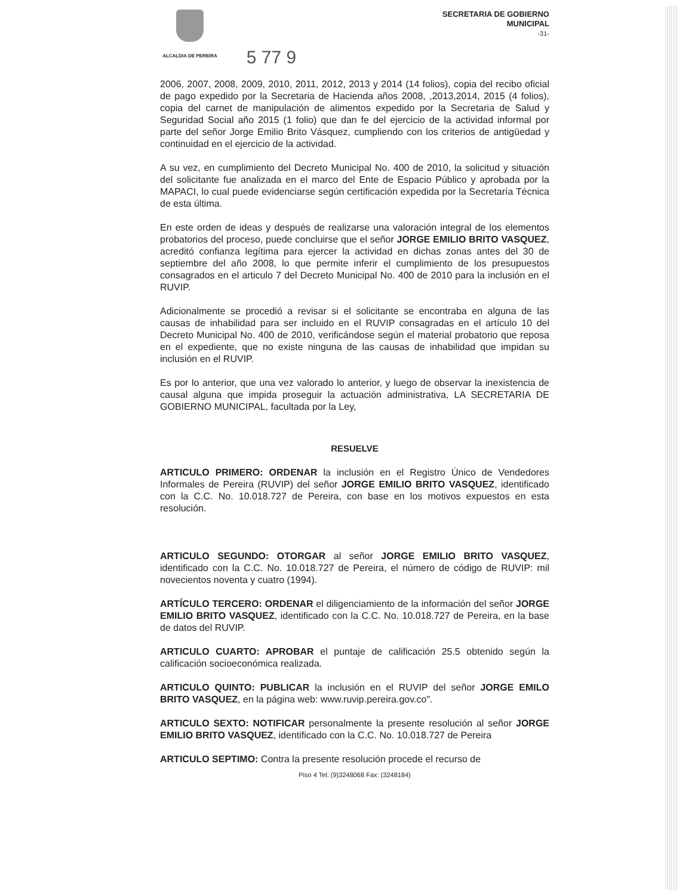ALCALDIA DE PEREIRA
5 77 9
SECRETARIA DE GOBIERNO
MUNICIPAL
-31-
2006, 2007, 2008, 2009, 2010, 2011, 2012, 2013 y 2014 (14 folios), copia del recibo oficial de pago expedido por la Secretaria de Hacienda años 2008, ,2013,2014, 2015 (4 folios), copia del carnet de manipulación de alimentos expedido por la Secretaria de Salud y Seguridad Social año 2015 (1 folio) que dan fe del ejercicio de la actividad informal por parte del señor Jorge Emilio Brito Vásquez, cumpliendo con los criterios de antigüedad y continuidad en el ejercicio de la actividad.
A su vez, en cumplimiento del Decreto Municipal No. 400 de 2010, la solicitud y situación del solicitante fue analizada en el marco del Ente de Espacio Público y aprobada por la MAPACI, lo cual puede evidenciarse según certificación expedida por la Secretaría Técnica de esta última.
En este orden de ideas y después de realizarse una valoración integral de los elementos probatorios del proceso, puede concluirse que el señor JORGE EMILIO BRITO VASQUEZ, acreditó confianza legítima para ejercer la actividad en dichas zonas antes del 30 de septiembre del año 2008, lo que permite inferir el cumplimiento de los presupuestos consagrados en el articulo 7 del Decreto Municipal No. 400 de 2010 para la inclusión en el RUVIP.
Adicionalmente se procedió a revisar si el solicitante se encontraba en alguna de las causas de inhabilidad para ser incluido en el RUVIP consagradas en el artículo 10 del Decreto Municipal No. 400 de 2010, verificándose según el material probatorio que reposa en el expediente, que no existe ninguna de las causas de inhabilidad que impidan su inclusión en el RUVIP.
Es por lo anterior, que una vez valorado lo anterior, y luego de observar la inexistencia de causal alguna que impida proseguir la actuación administrativa, LA SECRETARIA DE GOBIERNO MUNICIPAL, facultada por la Ley,
RESUELVE
ARTICULO PRIMERO: ORDENAR la inclusión en el Registro Único de Vendedores Informales de Pereira (RUVIP) del señor JORGE EMILIO BRITO VASQUEZ, identificado con la C.C. No. 10.018.727 de Pereira, con base en los motivos expuestos en esta resolución.
ARTICULO SEGUNDO: OTORGAR al señor JORGE EMILIO BRITO VASQUEZ, identificado con la C.C. No. 10.018.727 de Pereira, el número de código de RUVIP: mil novecientos noventa y cuatro (1994).
ARTÍCULO TERCERO: ORDENAR el diligenciamiento de la información del señor JORGE EMILIO BRITO VASQUEZ, identificado con la C.C. No. 10.018.727 de Pereira, en la base de datos del RUVIP.
ARTICULO CUARTO: APROBAR el puntaje de calificación 25.5 obtenido según la calificación socioeconómica realizada.
ARTICULO QUINTO: PUBLICAR la inclusión en el RUVIP del señor JORGE EMILO BRITO VASQUEZ, en la página web: www.ruvip.pereira.gov.co".
ARTICULO SEXTO: NOTIFICAR personalmente la presente resolución al señor JORGE EMILIO BRITO VASQUEZ, identificado con la C.C. No. 10.018.727 de Pereira
ARTICULO SEPTIMO: Contra la presente resolución procede el recurso de
Piso 4 Tel: (9)3248068 Fax: (3248184)